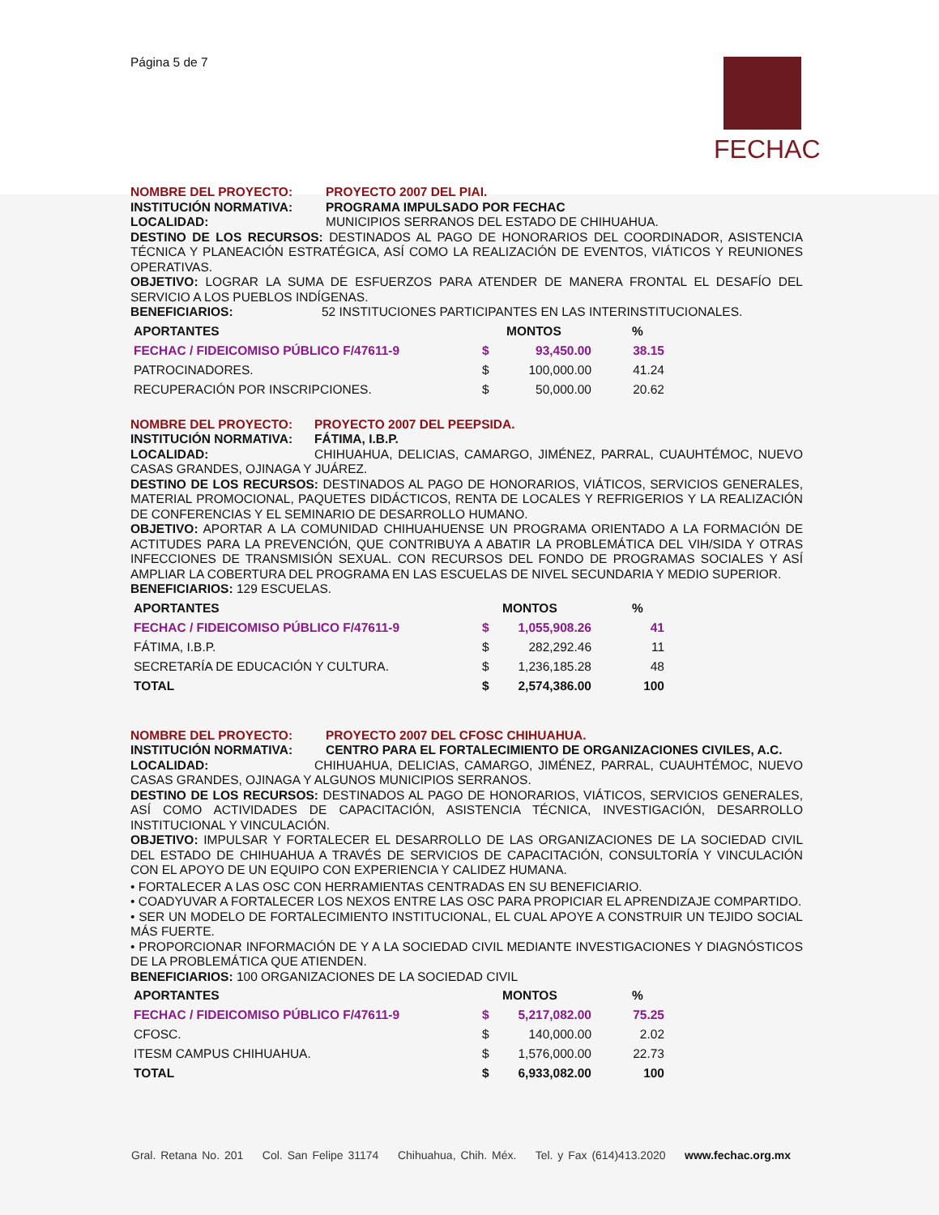Página 5 de 7
FECHAC
NOMBRE DEL PROYECTO: PROYECTO 2007 DEL PIAI.
INSTITUCIÓN NORMATIVA: PROGRAMA IMPULSADO POR FECHAC
LOCALIDAD: MUNICIPIOS SERRANOS DEL ESTADO DE CHIHUAHUA.
DESTINO DE LOS RECURSOS: DESTINADOS AL PAGO DE HONORARIOS DEL COORDINADOR, ASISTENCIA TÉCNICA Y PLANEACIÓN ESTRATÉGICA, ASÍ COMO LA REALIZACIÓN DE EVENTOS, VIÁTICOS Y REUNIONES OPERATIVAS.
OBJETIVO: LOGRAR LA SUMA DE ESFUERZOS PARA ATENDER DE MANERA FRONTAL EL DESAFÍO DEL SERVICIO A LOS PUEBLOS INDÍGENAS.
BENEFICIARIOS: 52 INSTITUCIONES PARTICIPANTES EN LAS INTERINSTITUCIONALES.
| APORTANTES | MONTOS | | % |
| --- | --- | --- | --- |
| FECHAC / FIDEICOMISO PÚBLICO F/47611-9 | $ | 93,450.00 | 38.15 |
| PATROCINADORES. | $ | 100,000.00 | 41.24 |
| RECUPERACIÓN POR INSCRIPCIONES. | $ | 50,000.00 | 20.62 |
NOMBRE DEL PROYECTO: PROYECTO 2007 DEL PEEPSIDA.
INSTITUCIÓN NORMATIVA: FÁTIMA, I.B.P.
LOCALIDAD: CHIHUAHUA, DELICIAS, CAMARGO, JIMÉNEZ, PARRAL, CUAUHTÉMOC, NUEVO CASAS GRANDES, OJINAGA Y JUÁREZ.
DESTINO DE LOS RECURSOS: DESTINADOS AL PAGO DE HONORARIOS, VIÁTICOS, SERVICIOS GENERALES, MATERIAL PROMOCIONAL, PAQUETES DIDÁCTICOS, RENTA DE LOCALES Y REFRIGERIOS Y LA REALIZACIÓN DE CONFERENCIAS Y EL SEMINARIO DE DESARROLLO HUMANO.
OBJETIVO: APORTAR A LA COMUNIDAD CHIHUAHUENSE UN PROGRAMA ORIENTADO A LA FORMACIÓN DE ACTITUDES PARA LA PREVENCIÓN, QUE CONTRIBUYA A ABATIR LA PROBLEMÁTICA DEL VIH/SIDA Y OTRAS INFECCIONES DE TRANSMISIÓN SEXUAL. CON RECURSOS DEL FONDO DE PROGRAMAS SOCIALES Y ASÍ AMPLIAR LA COBERTURA DEL PROGRAMA EN LAS ESCUELAS DE NIVEL SECUNDARIA Y MEDIO SUPERIOR.
BENEFICIARIOS: 129 ESCUELAS.
| APORTANTES | MONTOS | | % |
| --- | --- | --- | --- |
| FECHAC / FIDEICOMISO PÚBLICO F/47611-9 | $ | 1,055,908.26 | 41 |
| FÁTIMA, I.B.P. | $ | 282,292.46 | 11 |
| SECRETARÍA DE EDUCACIÓN Y CULTURA. | $ | 1,236,185.28 | 48 |
| TOTAL | $ | 2,574,386.00 | 100 |
NOMBRE DEL PROYECTO: PROYECTO 2007 DEL CFOSC CHIHUAHUA.
INSTITUCIÓN NORMATIVA: CENTRO PARA EL FORTALECIMIENTO DE ORGANIZACIONES CIVILES, A.C.
LOCALIDAD: CHIHUAHUA, DELICIAS, CAMARGO, JIMÉNEZ, PARRAL, CUAUHTÉMOC, NUEVO CASAS GRANDES, OJINAGA Y ALGUNOS MUNICIPIOS SERRANOS.
DESTINO DE LOS RECURSOS: DESTINADOS AL PAGO DE HONORARIOS, VIÁTICOS, SERVICIOS GENERALES, ASÍ COMO ACTIVIDADES DE CAPACITACIÓN, ASISTENCIA TÉCNICA, INVESTIGACIÓN, DESARROLLO INSTITUCIONAL Y VINCULACIÓN.
OBJETIVO: IMPULSAR Y FORTALECER EL DESARROLLO DE LAS ORGANIZACIONES DE LA SOCIEDAD CIVIL DEL ESTADO DE CHIHUAHUA A TRAVÉS DE SERVICIOS DE CAPACITACIÓN, CONSULTORÍA Y VINCULACIÓN CON EL APOYO DE UN EQUIPO CON EXPERIENCIA Y CALIDEZ HUMANA.
• FORTALECER A LAS OSC CON HERRAMIENTAS CENTRADAS EN SU BENEFICIARIO.
• COADYUVAR A FORTALECER LOS NEXOS ENTRE LAS OSC PARA PROPICIAR EL APRENDIZAJE COMPARTIDO.
• SER UN MODELO DE FORTALECIMIENTO INSTITUCIONAL, EL CUAL APOYE A CONSTRUIR UN TEJIDO SOCIAL MÁS FUERTE.
• PROPORCIONAR INFORMACIÓN DE Y A LA SOCIEDAD CIVIL MEDIANTE INVESTIGACIONES Y DIAGNÓSTICOS DE LA PROBLEMÁTICA QUE ATIENDEN.
BENEFICIARIOS: 100 ORGANIZACIONES DE LA SOCIEDAD CIVIL
| APORTANTES | MONTOS | | % |
| --- | --- | --- | --- |
| FECHAC / FIDEICOMISO PÚBLICO F/47611-9 | $ | 5,217,082.00 | 75.25 |
| CFOSC. | $ | 140,000.00 | 2.02 |
| ITESM CAMPUS CHIHUAHUA. | $ | 1,576,000.00 | 22.73 |
| TOTAL | $ | 6,933,082.00 | 100 |
Gral. Retana No. 201 Col. San Felipe 31174 Chihuahua, Chih. Méx. Tel. y Fax (614)413.2020 www.fechac.org.mx